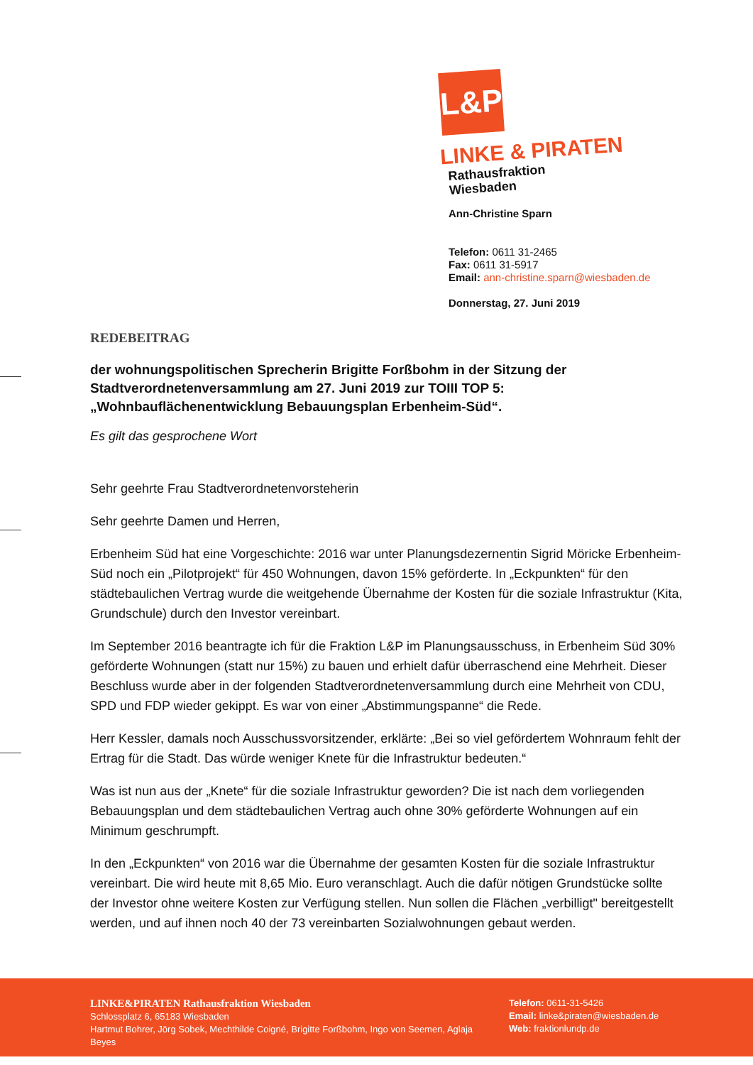L&P
LINKE & PIRATEN
Rathausfraktion
Wiesbaden
Ann-Christine Sparn
Telefon: 0611 31-2465
Fax: 0611 31-5917
Email: ann-christine.sparn@wiesbaden.de
Donnerstag, 27. Juni 2019
REDEBEITRAG
der wohnungspolitischen Sprecherin Brigitte Forßbohm in der Sitzung der Stadtverordnetenversammlung am 27. Juni 2019 zur TOIII TOP 5: „Wohnbauflächenentwicklung Bebauungsplan Erbenheim-Süd“.
Es gilt das gesprochene Wort
Sehr geehrte Frau Stadtverordnetenvorsteherin
Sehr geehrte Damen und Herren,
Erbenheim Süd hat eine Vorgeschichte: 2016 war unter Planungsdezernentin Sigrid Möricke Erbenheim-Süd noch ein „Pilotprojekt“ für 450 Wohnungen, davon 15% geförderte. In „Eckpunkten“ für den städtebaulichen Vertrag wurde die weitgehende Übernahme der Kosten für die soziale Infrastruktur (Kita, Grundschule) durch den Investor vereinbart.
Im September 2016 beantragte ich für die Fraktion L&P im Planungsausschuss, in Erbenheim Süd 30% geförderte Wohnungen (statt nur 15%) zu bauen und erhielt dafür überraschend eine Mehrheit. Dieser Beschluss wurde aber in der folgenden Stadtverordnetenversammlung durch eine Mehrheit von CDU, SPD und FDP wieder gekippt. Es war von einer „Abstimmungspanne“ die Rede.
Herr Kessler, damals noch Ausschussvorsitzender, erklärte: „Bei so viel gefördertem Wohnraum fehlt der Ertrag für die Stadt. Das würde weniger Knete für die Infrastruktur bedeuten.“
Was ist nun aus der „Knete“ für die soziale Infrastruktur geworden? Die ist nach dem vorliegenden Bebauungsplan und dem städtebaulichen Vertrag auch ohne 30% geförderte Wohnungen auf ein Minimum geschrumpft.
In den „Eckpunkten“ von 2016 war die Übernahme der gesamten Kosten für die soziale Infrastruktur vereinbart. Die wird heute mit 8,65 Mio. Euro veranschlagt. Auch die dafür nötigen Grundstücke sollte der Investor ohne weitere Kosten zur Verfügung stellen. Nun sollen die Flächen „verbilligt" bereitgestellt werden, und auf ihnen noch 40 der 73 vereinbarten Sozialwohnungen gebaut werden.
LINKE&PIRATEN Rathausfraktion Wiesbaden
Schlossplatz 6, 65183 Wiesbaden
Hartmut Bohrer, Jörg Sobek, Mechthilde Coigné, Brigitte Forßbohm, Ingo von Seemen, Aglaja Beyes
Telefon: 0611-31-5426
Email: linke&piraten@wiesbaden.de
Web: fraktionlundp.de